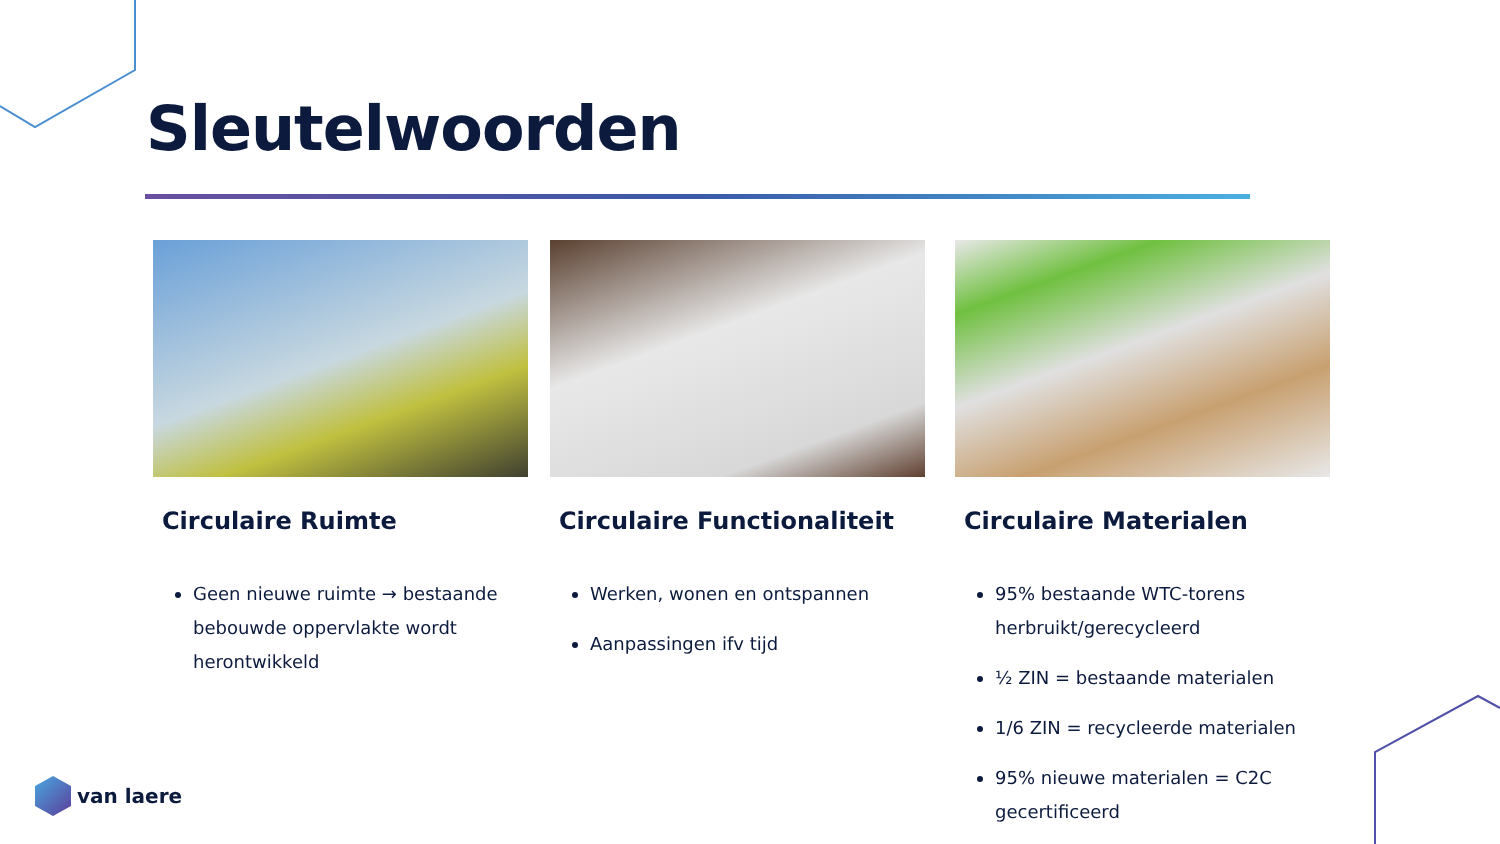Sleutelwoorden
Circulaire Ruimte
Geen nieuwe ruimte → bestaande bebouwde oppervlakte wordt herontwikkeld
Circulaire Functionaliteit
Werken, wonen en ontspannen
Aanpassingen ifv tijd
Circulaire Materialen
95% bestaande WTC-torens herbruikt/gerecycleerd
½ ZIN = bestaande materialen
1/6 ZIN = recycleerde materialen
95% nieuwe materialen = C2C gecertificeerd
van laere